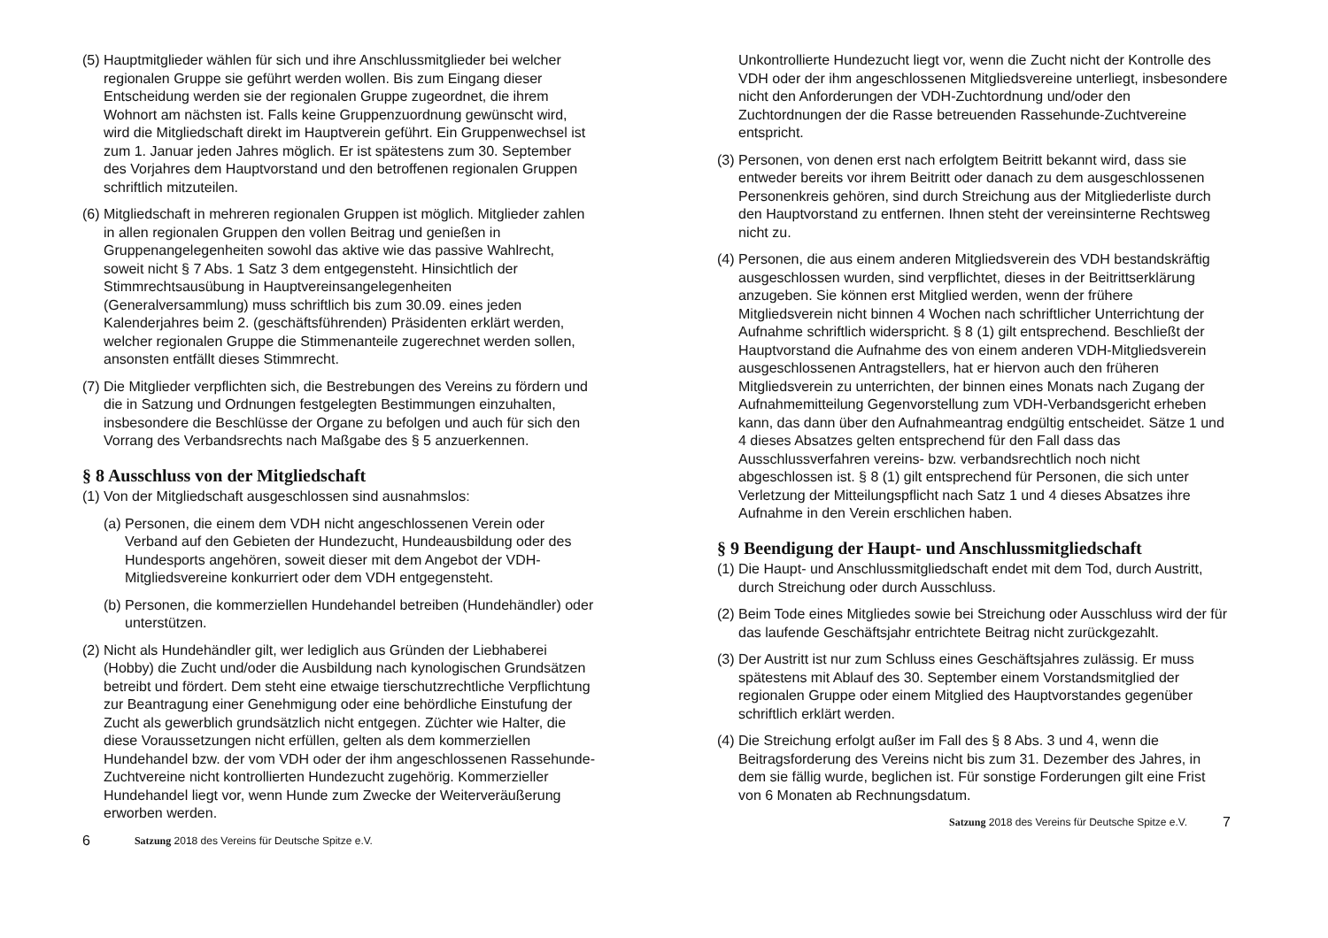(5) Hauptmitglieder wählen für sich und ihre Anschlussmitglieder bei welcher regionalen Gruppe sie geführt werden wollen. Bis zum Eingang dieser Entscheidung werden sie der regionalen Gruppe zugeordnet, die ihrem Wohnort am nächsten ist. Falls keine Gruppenzuordnung gewünscht wird, wird die Mitgliedschaft direkt im Hauptverein geführt. Ein Gruppenwechsel ist zum 1. Januar jeden Jahres möglich. Er ist spätestens zum 30. September des Vorjahres dem Hauptvorstand und den betroffenen regionalen Gruppen schriftlich mitzuteilen.
(6) Mitgliedschaft in mehreren regionalen Gruppen ist möglich. Mitglieder zahlen in allen regionalen Gruppen den vollen Beitrag und genießen in Gruppenangelegenheiten sowohl das aktive wie das passive Wahlrecht, soweit nicht § 7 Abs. 1 Satz 3 dem entgegensteht. Hinsichtlich der Stimmrechtsausübung in Hauptvereinsangelegenheiten (Generalversammlung) muss schriftlich bis zum 30.09. eines jeden Kalenderjahres beim 2. (geschäftsführenden) Präsidenten erklärt werden, welcher regionalen Gruppe die Stimmenanteile zugerechnet werden sollen, ansonsten entfällt dieses Stimmrecht.
(7) Die Mitglieder verpflichten sich, die Bestrebungen des Vereins zu fördern und die in Satzung und Ordnungen festgelegten Bestimmungen einzuhalten, insbesondere die Beschlüsse der Organe zu befolgen und auch für sich den Vorrang des Verbandsrechts nach Maßgabe des § 5 anzuerkennen.
§ 8 Ausschluss von der Mitgliedschaft
(1) Von der Mitgliedschaft ausgeschlossen sind ausnahmslos:
(a) Personen, die einem dem VDH nicht angeschlossenen Verein oder Verband auf den Gebieten der Hundezucht, Hundeausbildung oder des Hundesports angehören, soweit dieser mit dem Angebot der VDH-Mitgliedsvereine konkurriert oder dem VDH entgegensteht.
(b) Personen, die kommerziellen Hundehandel betreiben (Hundehändler) oder unterstützen.
(2) Nicht als Hundehändler gilt, wer lediglich aus Gründen der Liebhaberei (Hobby) die Zucht und/oder die Ausbildung nach kynologischen Grundsätzen betreibt und fördert. Dem steht eine etwaige tierschutzrechtliche Verpflichtung zur Beantragung einer Genehmigung oder eine behördliche Einstufung der Zucht als gewerblich grundsätzlich nicht entgegen. Züchter wie Halter, die diese Voraussetzungen nicht erfüllen, gelten als dem kommerziellen Hundehandel bzw. der vom VDH oder der ihm angeschlossenen Rassehunde-Zuchtvereine nicht kontrollierten Hundezucht zugehörig. Kommerzieller Hundehandel liegt vor, wenn Hunde zum Zwecke der Weiterveräußerung erworben werden.
6 Satzung 2018 des Vereins für Deutsche Spitze e.V.
Unkontrollierte Hundezucht liegt vor, wenn die Zucht nicht der Kontrolle des VDH oder der ihm angeschlossenen Mitgliedsvereine unterliegt, insbesondere nicht den Anforderungen der VDH-Zuchtordnung und/oder den Zuchtordnungen der die Rasse betreuenden Rassehunde-Zuchtvereine entspricht.
(3) Personen, von denen erst nach erfolgtem Beitritt bekannt wird, dass sie entweder bereits vor ihrem Beitritt oder danach zu dem ausgeschlossenen Personenkreis gehören, sind durch Streichung aus der Mitgliederliste durch den Hauptvorstand zu entfernen. Ihnen steht der vereinsinterne Rechtsweg nicht zu.
(4) Personen, die aus einem anderen Mitgliedsverein des VDH bestandskräftig ausgeschlossen wurden, sind verpflichtet, dieses in der Beitrittserklärung anzugeben. Sie können erst Mitglied werden, wenn der frühere Mitgliedsverein nicht binnen 4 Wochen nach schriftlicher Unterrichtung der Aufnahme schriftlich widerspricht. § 8 (1) gilt entsprechend. Beschließt der Hauptvorstand die Aufnahme des von einem anderen VDH-Mitgliedsverein ausgeschlossenen Antragstellers, hat er hiervon auch den früheren Mitgliedsverein zu unterrichten, der binnen eines Monats nach Zugang der Aufnahmemitteilung Gegenvorstellung zum VDH-Verbandsgericht erheben kann, das dann über den Aufnahmeantrag endgültig entscheidet. Sätze 1 und 4 dieses Absatzes gelten entsprechend für den Fall dass das Ausschlussverfahren vereins- bzw. verbandsrechtlich noch nicht abgeschlossen ist. § 8 (1) gilt entsprechend für Personen, die sich unter Verletzung der Mitteilungspflicht nach Satz 1 und 4 dieses Absatzes ihre Aufnahme in den Verein erschlichen haben.
§ 9 Beendigung der Haupt- und Anschlussmitgliedschaft
(1) Die Haupt- und Anschlussmitgliedschaft endet mit dem Tod, durch Austritt, durch Streichung oder durch Ausschluss.
(2) Beim Tode eines Mitgliedes sowie bei Streichung oder Ausschluss wird der für das laufende Geschäftsjahr entrichtete Beitrag nicht zurückgezahlt.
(3) Der Austritt ist nur zum Schluss eines Geschäftsjahres zulässig. Er muss spätestens mit Ablauf des 30. September einem Vorstandsmitglied der regionalen Gruppe oder einem Mitglied des Hauptvorstandes gegenüber schriftlich erklärt werden.
(4) Die Streichung erfolgt außer im Fall des § 8 Abs. 3 und 4, wenn die Beitragsforderung des Vereins nicht bis zum 31. Dezember des Jahres, in dem sie fällig wurde, beglichen ist. Für sonstige Forderungen gilt eine Frist von 6 Monaten ab Rechnungsdatum.
Satzung 2018 des Vereins für Deutsche Spitze e.V. 7